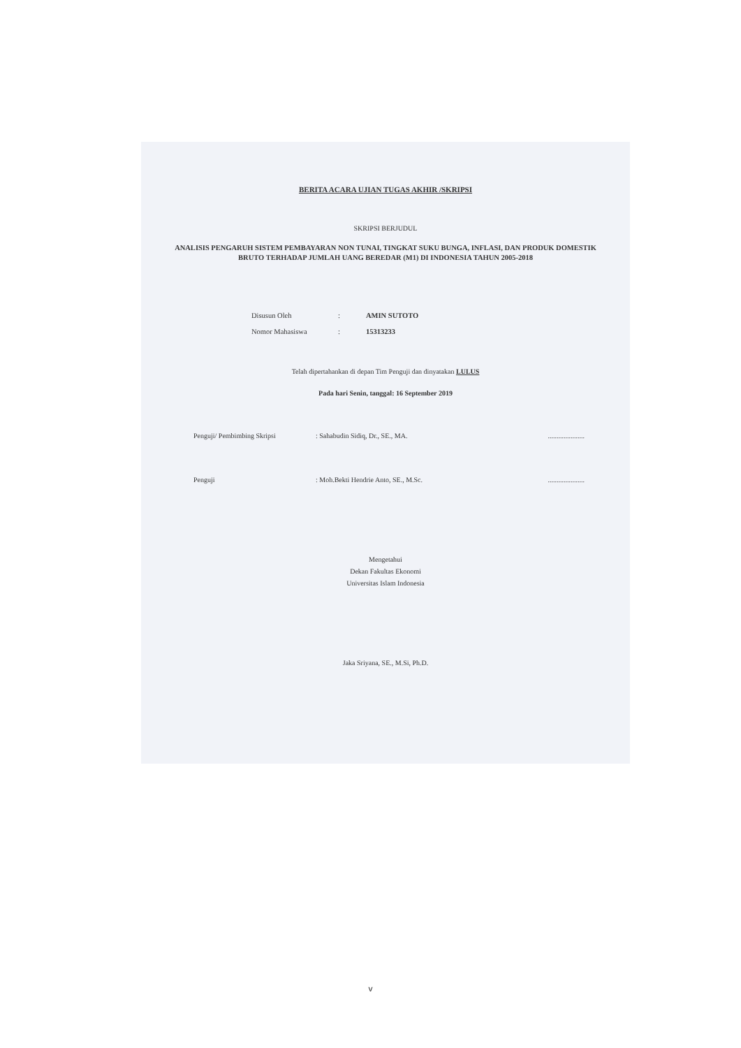BERITA ACARA UJIAN TUGAS AKHIR /SKRIPSI
SKRIPSI BERJUDUL
ANALISIS PENGARUH SISTEM PEMBAYARAN NON TUNAI, TINGKAT SUKU BUNGA, INFLASI, DAN PRODUK DOMESTIK BRUTO TERHADAP JUMLAH UANG BEREDAR (M1) DI INDONESIA TAHUN 2005-2018
Disusun Oleh: AMIN SUTOTO
Nomor Mahasiswa: 15313233
Telah dipertahankan di depan Tim Penguji dan dinyatakan LULUS
Pada hari Senin, tanggal: 16 September 2019
Penguji/ Pembimbing Skripsi: Sahabudin Sidiq, Dr., SE., MA......................
Penguji: Moh.Bekti Hendrie Anto, SE., M.Sc......................
Mengetahui
Dekan Fakultas Ekonomi
Universitas Islam Indonesia
Jaka Sriyana, SE., M.Si, Ph.D.
v